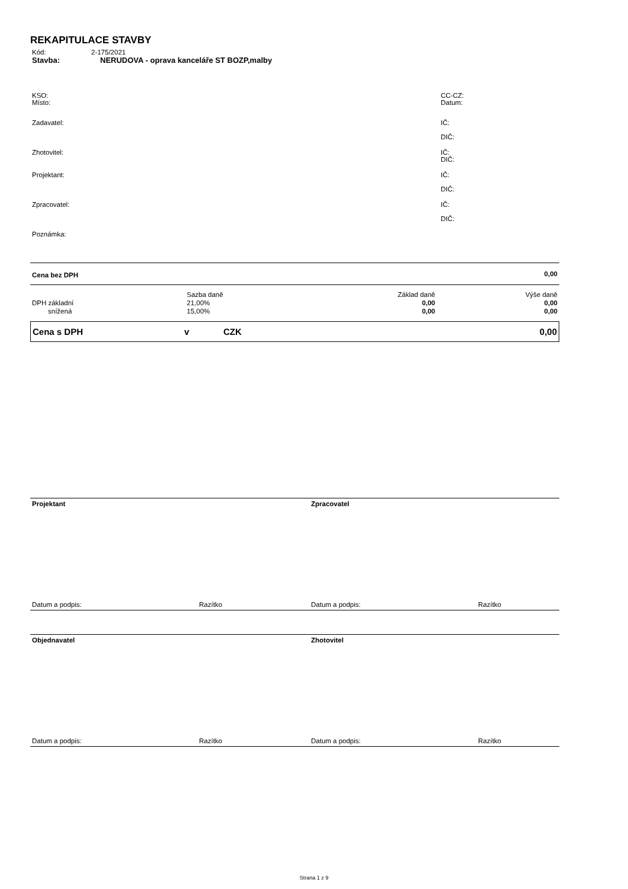REKAPITULACE STAVBY
Kód: 2-175/2021
Stavba: NERUDOVA - oprava kanceláře ST BOZP,malby
KSO:
Místo: CC-CZ:
Datum:
Zadavatel: IČ:
DIČ:
Zhotovitel: IČ:
DIČ:
Projektant: IČ:
DIČ:
Zpracovatel: IČ:
DIČ:
Poznámka:
| Cena bez DPH | | | | 0,00 |
| | Sazba daně | Základ daně | | Výše daně |
| DPH základní | 21,00% | 0,00 | | 0,00 |
| snížená | 15,00% | 0,00 | | 0,00 |
| Cena s DPH | v | CZK | 0,00 |
Projektant Zpracovatel
Datum a podpis: Razítko Datum a podpis: Razítko
Objednavatel Zhotovitel
Datum a podpis: Razítko Datum a podpis: Razítko
Strana 1 z 9